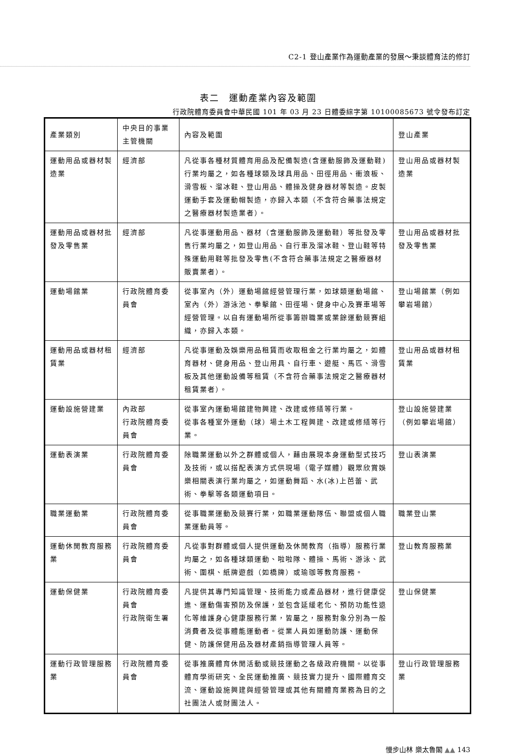C2-1 登山產業作為運動產業的發展～秉談體育法的修訂
表二　運動產業內容及範圍
行政院體育委員會中華民國 101 年 03 月 23 日體委綜字第 10100085673 號令發布訂定
| 產業類別 | 中央目的事業主管機關 | 內容及範圍 | 登山產業 |
| 運動用品或器材製造業 | 經濟部 | 凡從事各種材質體育用品及配備製造(含運動服飾及運動鞋)行業均屬之，如各種球類及球具用品、田徑用品、衝浪板、滑雪板、溜冰鞋、登山用品、體操及健身器材等製造。皮製運動手套及運動帽製造，亦歸入本類（不含符合藥事法規定之醫療器材製造業者）。 | 登山用品或器材製造業 |
| 運動用品或器材批發及零售業 | 經濟部 | 凡從事運動用品、器材（含運動服飾及運動鞋）等批發及零售行業均屬之，如登山用品、自行車及溜冰鞋、登山鞋等特殊運動用鞋等批發及零售(不含符合藥事法規定之醫療器材販賣業者）。 | 登山用品或器材批發及零售業 |
| 運動場館業 | 行政院體育委員會 | 從事室內（外）運動場館經營管理行業，如球類運動場館、室內（外）游泳池、拳擊館、田徑場、健身中心及賽車場等經營管理。以自有運動場所從事籌辦職業或業餘運動競賽組織，亦歸入本類。 | 登山場館業（例如攀岩場館） |
| 運動用品或器材租賃業 | 經濟部 | 凡從事運動及娛樂用品租賃而收取租金之行業均屬之，如體育器材、健身用品、登山用具、自行車、遊艇、馬匹、滑雪板及其他運動設備等租賃（不含符合藥事法規定之醫療器材租賃業者）。 | 登山用品或器材租賃業 |
| 運動設施營建業 | 內政部 行政院體育委員會 | 從事室內運動場館建物興建、改建或修繕等行業。 從事各種室外運動（球）場土木工程興建、改建或修繕等行業。 | 登山設施營建業（例如攀岩場館） |
| 運動表演業 | 行政院體育委員會 | 除職業運動以外之群體或個人，藉由展現本身運動型式技巧及技術，或以搭配表演方式供現場（電子媒體）觀眾欣賞娛樂相關表演行業均屬之，如運動舞蹈、水(冰)上芭蕾、武術、拳擊等各類運動項目。 | 登山表演業 |
| 職業運動業 | 行政院體育委員會 | 從事職業運動及競賽行業，如職業運動隊伍、聯盟或個人職業運動員等。 | 職業登山業 |
| 運動休閒教育服務業 | 行政院體育委員會 | 凡從事對群體或個人提供運動及休閒教育（指導）服務行業均屬之，如各種球類運動、啦啦隊、體操、馬術、游泳、武術、圍棋、紙牌遊戲（如橋牌）或瑜珈等教育服務。 | 登山教育服務業 |
| 運動保健業 | 行政院體育委員會 行政院衛生署 | 凡提供其專門知識管理、技術能力或產品器材，進行健康促進、運動傷害預防及保護，並包含延緩老化、預防功能性退化等維護身心健康服務行業，皆屬之，服務對象分別為一般消費者及從事體能運動者。從業人員如運動防護、運動保健、防護保健用品及器材產銷指導管理人員等。 | 登山保健業 |
| 運動行政管理服務業 | 行政院體育委員會 | 從事推廣體育休閒活動或競技運動之各級政府機關。以從事體育學術研究、全民運動推廣、競技實力提升、國際體育交流、運動設施興建與經營管理或其他有關體育業務為目的之社團法人或財團法人。 | 登山行政管理服務業 |
慢步山林 樂太魯閣 ▲▲ 143